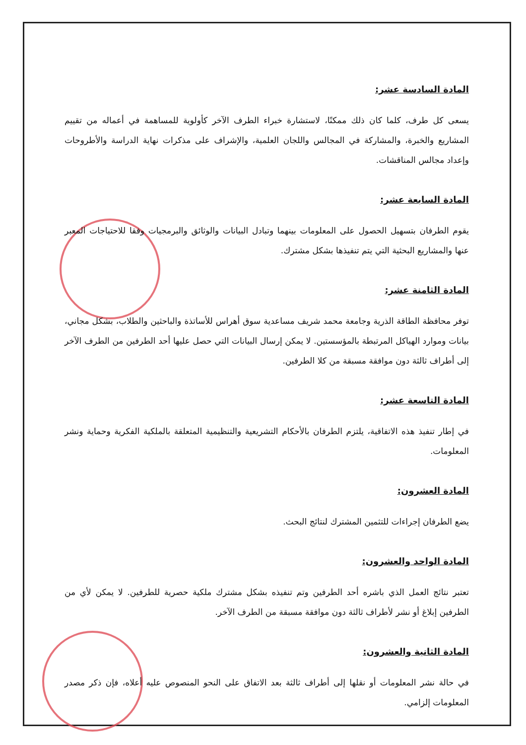المادة السادسة عشر:
يسعى كل طرف، كلما كان ذلك ممكنًا، لاستشارة خبراء الطرف الآخر كأولوية للمساهمة في أعماله من تقييم المشاريع والخبرة، والمشاركة في المجالس واللجان العلمية، والإشراف على مذكرات نهاية الدراسة والأطروحات وإعداد مجالس المناقشات.
المادة السابعة عشر:
يقوم الطرفان بتسهيل الحصول على المعلومات بينهما وتبادل البيانات والوثائق والبرمجيات وفقا للاحتياجات المعبر عنها والمشاريع البحثية التي يتم تنفيذها بشكل مشترك.
المادة الثامنة عشر:
توفر محافظة الطاقة الذرية وجامعة محمد شريف مساعدية سوق أهراس للأساتذة والباحثين والطلاب، بشكل مجاني، بيانات وموارد الهياكل المرتبطة بالمؤسستين. لا يمكن إرسال البيانات التي حصل عليها أحد الطرفين من الطرف الآخر إلى أطراف ثالثة دون موافقة مسبقة من كلا الطرفين.
المادة التاسعة عشر:
في إطار تنفيذ هذه الاتفاقية، يلتزم الطرفان بالأحكام التشريعية والتنظيمية المتعلقة بالملكية الفكرية وحماية ونشر المعلومات.
المادة العشرون:
يضع الطرفان إجراءات للتثمين المشترك لنتائج البحث.
المادة الواحد والعشرون:
تعتبر نتائج العمل الذي باشره أحد الطرفين وتم تنفيذه بشكل مشترك ملكية حصرية للطرفين. لا يمكن لأي من الطرفين إبلاغ أو نشر لأطراف ثالثة دون موافقة مسبقة من الطرف الآخر.
المادة الثانية والعشرون:
في حالة نشر المعلومات أو نقلها إلى أطراف ثالثة بعد الاتفاق على النحو المنصوص عليه أعلاه، فإن ذكر مصدر المعلومات إلزامي.